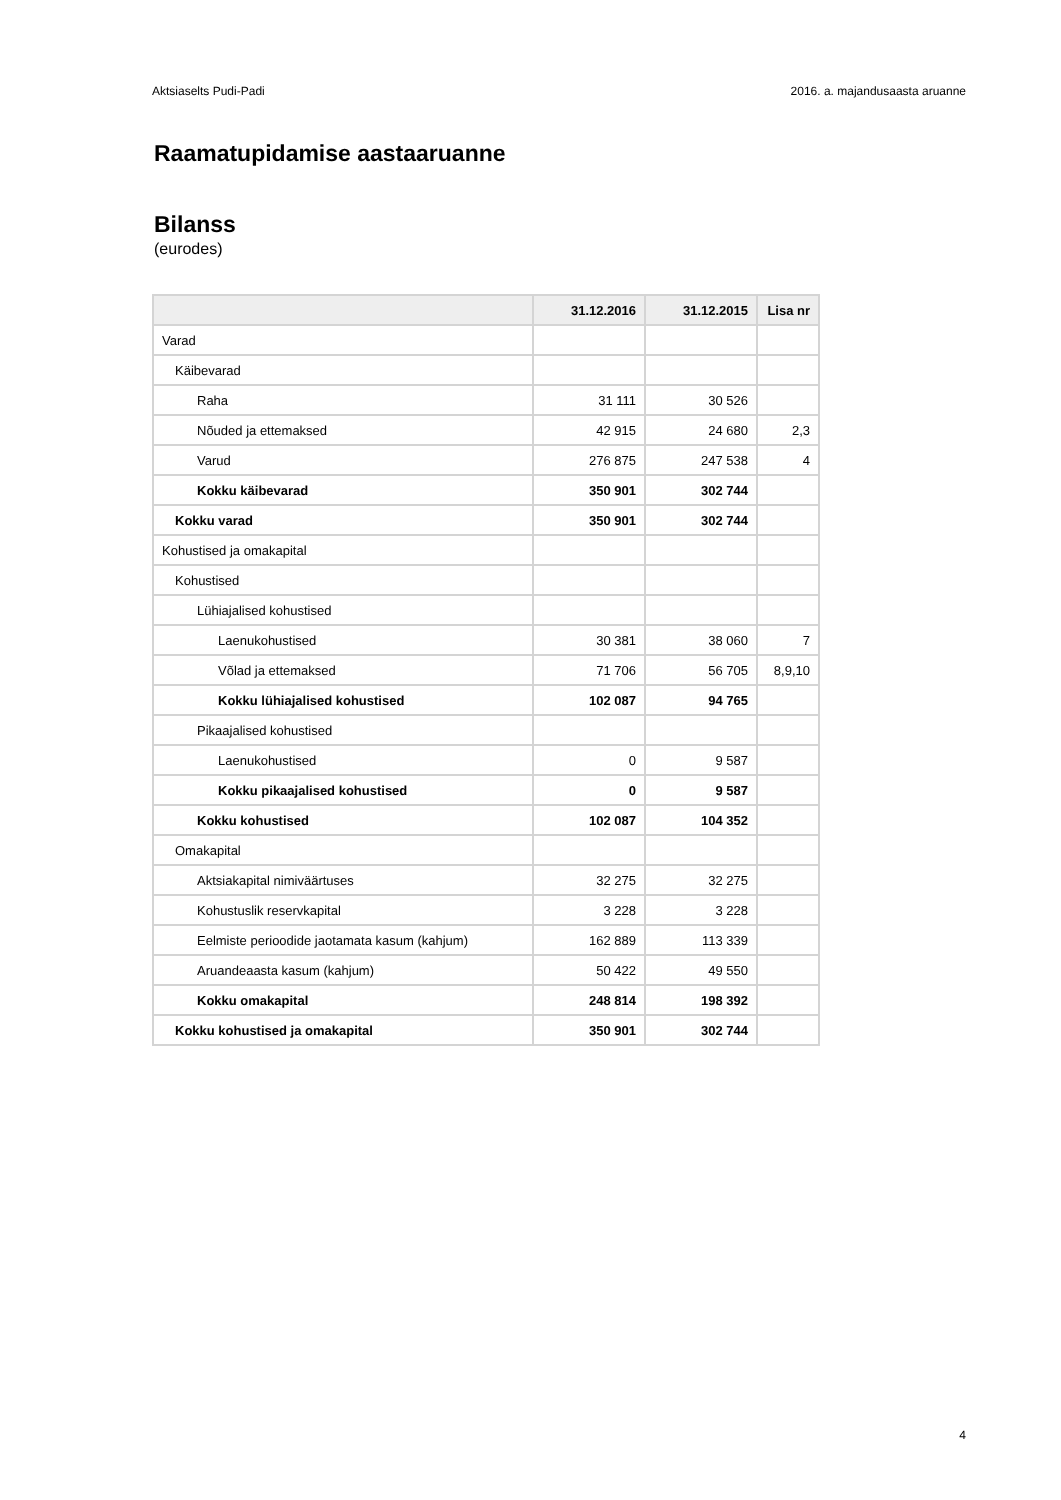Aktsiaselts Pudi-Padi 2016. a. majandusaasta aruanne
Raamatupidamise aastaaruanne
Bilanss
(eurodes)
| | 31.12.2016 | 31.12.2015 | Lisa nr |
| --- | --- | --- | --- |
| Varad | | | |
| Käibevarad | | | |
| Raha | 31 111 | 30 526 | |
| Nõuded ja ettemaksed | 42 915 | 24 680 | 2,3 |
| Varud | 276 875 | 247 538 | 4 |
| Kokku käibevarad | 350 901 | 302 744 | |
| Kokku varad | 350 901 | 302 744 | |
| Kohustised ja omakapital | | | |
| Kohustised | | | |
| Lühiajalised kohustised | | | |
| Laenukohustised | 30 381 | 38 060 | 7 |
| Võlad ja ettemaksed | 71 706 | 56 705 | 8,9,10 |
| Kokku lühiajalised kohustised | 102 087 | 94 765 | |
| Pikaajalised kohustised | | | |
| Laenukohustised | 0 | 9 587 | |
| Kokku pikaajalised kohustised | 0 | 9 587 | |
| Kokku kohustised | 102 087 | 104 352 | |
| Omakapital | | | |
| Aktsiakapital nimiväärtuses | 32 275 | 32 275 | |
| Kohustuslik reservkapital | 3 228 | 3 228 | |
| Eelmiste perioodide jaotamata kasum (kahjum) | 162 889 | 113 339 | |
| Aruandeaasta kasum (kahjum) | 50 422 | 49 550 | |
| Kokku omakapital | 248 814 | 198 392 | |
| Kokku kohustised ja omakapital | 350 901 | 302 744 | |
4